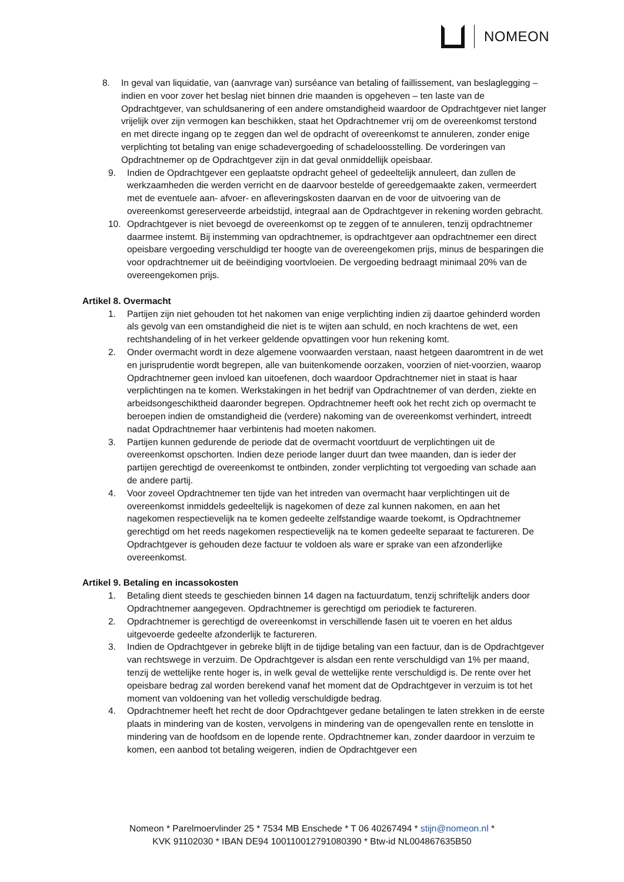NOMEON
8. In geval van liquidatie, van (aanvrage van) surséance van betaling of faillissement, van beslaglegging – indien en voor zover het beslag niet binnen drie maanden is opgeheven – ten laste van de Opdrachtgever, van schuldsanering of een andere omstandigheid waardoor de Opdrachtgever niet langer vrijelijk over zijn vermogen kan beschikken, staat het Opdrachtnemer vrij om de overeenkomst terstond en met directe ingang op te zeggen dan wel de opdracht of overeenkomst te annuleren, zonder enige verplichting tot betaling van enige schadevergoeding of schadeloosstelling. De vorderingen van Opdrachtnemer op de Opdrachtgever zijn in dat geval onmiddellijk opeisbaar.
9. Indien de Opdrachtgever een geplaatste opdracht geheel of gedeeltelijk annuleert, dan zullen de werkzaamheden die werden verricht en de daarvoor bestelde of gereedgemaakte zaken, vermeerdert met de eventuele aan- afvoer- en afleveringskosten daarvan en de voor de uitvoering van de overeenkomst gereserveerde arbeidstijd, integraal aan de Opdrachtgever in rekening worden gebracht.
10. Opdrachtgever is niet bevoegd de overeenkomst op te zeggen of te annuleren, tenzij opdrachtnemer daarmee instemt. Bij instemming van opdrachtnemer, is opdrachtgever aan opdrachtnemer een direct opeisbare vergoeding verschuldigd ter hoogte van de overeengekomen prijs, minus de besparingen die voor opdrachtnemer uit de beëindiging voortvloeien. De vergoeding bedraagt minimaal 20% van de overeengekomen prijs.
Artikel 8. Overmacht
1. Partijen zijn niet gehouden tot het nakomen van enige verplichting indien zij daartoe gehinderd worden als gevolg van een omstandigheid die niet is te wijten aan schuld, en noch krachtens de wet, een rechtshandeling of in het verkeer geldende opvattingen voor hun rekening komt.
2. Onder overmacht wordt in deze algemene voorwaarden verstaan, naast hetgeen daaromtrent in de wet en jurisprudentie wordt begrepen, alle van buitenkomende oorzaken, voorzien of niet-voorzien, waarop Opdrachtnemer geen invloed kan uitoefenen, doch waardoor Opdrachtnemer niet in staat is haar verplichtingen na te komen. Werkstakingen in het bedrijf van Opdrachtnemer of van derden, ziekte en arbeidsongeschiktheid daaronder begrepen. Opdrachtnemer heeft ook het recht zich op overmacht te beroepen indien de omstandigheid die (verdere) nakoming van de overeenkomst verhindert, intreedt nadat Opdrachtnemer haar verbintenis had moeten nakomen.
3. Partijen kunnen gedurende de periode dat de overmacht voortduurt de verplichtingen uit de overeenkomst opschorten. Indien deze periode langer duurt dan twee maanden, dan is ieder der partijen gerechtigd de overeenkomst te ontbinden, zonder verplichting tot vergoeding van schade aan de andere partij.
4. Voor zoveel Opdrachtnemer ten tijde van het intreden van overmacht haar verplichtingen uit de overeenkomst inmiddels gedeeltelijk is nagekomen of deze zal kunnen nakomen, en aan het nagekomen respectievelijk na te komen gedeelte zelfstandige waarde toekomt, is Opdrachtnemer gerechtigd om het reeds nagekomen respectievelijk na te komen gedeelte separaat te factureren. De Opdrachtgever is gehouden deze factuur te voldoen als ware er sprake van een afzonderlijke overeenkomst.
Artikel 9. Betaling en incassokosten
1. Betaling dient steeds te geschieden binnen 14 dagen na factuurdatum, tenzij schriftelijk anders door Opdrachtnemer aangegeven. Opdrachtnemer is gerechtigd om periodiek te factureren.
2. Opdrachtnemer is gerechtigd de overeenkomst in verschillende fasen uit te voeren en het aldus uitgevoerde gedeelte afzonderlijk te factureren.
3. Indien de Opdrachtgever in gebreke blijft in de tijdige betaling van een factuur, dan is de Opdrachtgever van rechtswege in verzuim. De Opdrachtgever is alsdan een rente verschuldigd van 1% per maand, tenzij de wettelijke rente hoger is, in welk geval de wettelijke rente verschuldigd is. De rente over het opeisbare bedrag zal worden berekend vanaf het moment dat de Opdrachtgever in verzuim is tot het moment van voldoening van het volledig verschuldigde bedrag.
4. Opdrachtnemer heeft het recht de door Opdrachtgever gedane betalingen te laten strekken in de eerste plaats in mindering van de kosten, vervolgens in mindering van de opengevallen rente en tenslotte in mindering van de hoofdsom en de lopende rente. Opdrachtnemer kan, zonder daardoor in verzuim te komen, een aanbod tot betaling weigeren, indien de Opdrachtgever een
Nomeon * Parelmoervlinder 25 * 7534 MB Enschede * T 06 40267494 * stijn@nomeon.nl *
KVK 91102030 * IBAN DE94 100110012791080390 * Btw-id NL004867635B50